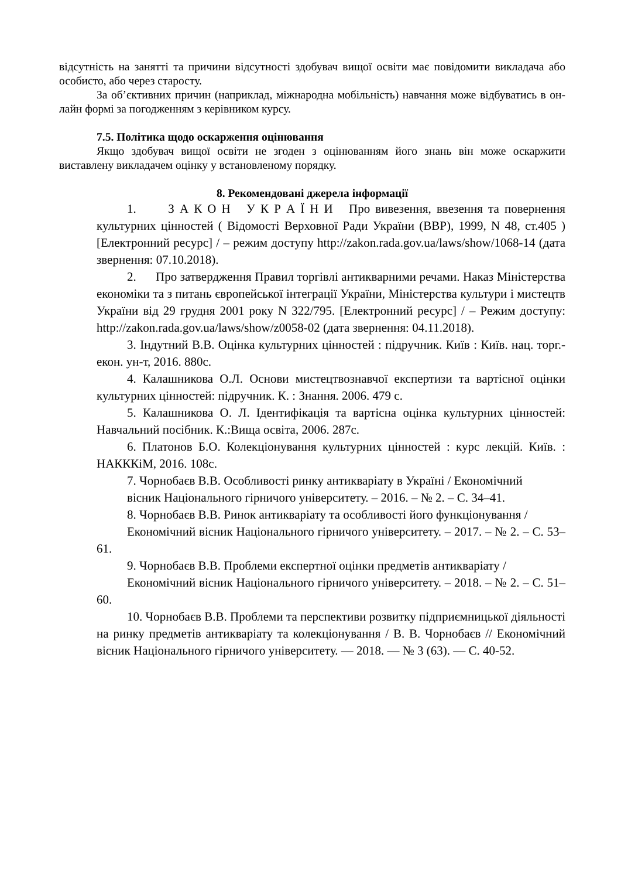відсутність на занятті та причини відсутності здобувач вищої освіти має повідомити викладача або особисто, або через старосту.
За об’єктивних причин (наприклад, міжнародна мобільність) навчання може відбуватись в он-лайн формі за погодженням з керівником курсу.
7.5. Політика щодо оскарження оцінювання
Якщо здобувач вищої освіти не згоден з оцінюванням його знань він може оскаржити виставлену викладачем оцінку у встановленому порядку.
8. Рекомендовані джерела інформації
1. З А К О Н У К Р А Ї Н И Про вивезення, ввезення та повернення культурних цінностей ( Відомості Верховної Ради України (ВВР), 1999, N 48, ст.405 ) [Електронний ресурс] / – режим доступу http://zakon.rada.gov.ua/laws/show/1068-14 (дата звернення: 07.10.2018).
2. Про затвердження Правил торгівлі антикварними речами. Наказ Міністерства економіки та з питань європейської інтеграції України, Міністерства культури і мистецтв України від 29 грудня 2001 року N 322/795. [Електронний ресурс] / – Режим доступу: http://zakon.rada.gov.ua/laws/show/z0058-02 (дата звернення: 04.11.2018).
3. Індутний В.В. Оцінка культурних цінностей : підручник. Київ : Київ. нац. торг.-екон. ун-т, 2016. 880с.
4. Калашникова О.Л. Основи мистецтвознавчої експертизи та вартісної оцінки культурних цінностей: підручник. К. : Знання. 2006. 479 с.
5. Калашникова О. Л. Ідентифікація та вартісна оцінка культурних цінностей: Навчальний посібник. К.:Вища освіта, 2006. 287с.
6. Платонов Б.О. Колекціонування культурних цінностей : курс лекцій. Київ. : НАКККіМ, 2016. 108с.
7. Чорнобаєв В.В. Особливості ринку антикваріату в Україні / Економічний
вісник Національного гірничого університету. – 2016. – № 2. – С. 34–41.
8. Чорнобаєв В.В. Ринок антикваріату та особливості його функціонування /
Економічний вісник Національного гірничого університету. – 2017. – № 2. – С. 53–61.
9. Чорнобаєв В.В. Проблеми експертної оцінки предметів антикваріату /
Економічний вісник Національного гірничого університету. – 2018. – № 2. – С. 51–60.
10. Чорнобаєв В.В. Проблеми та перспективи розвитку підприємницької діяльності на ринку предметів антикваріату та колекціонування / В. В. Чорнобаєв // Економічний вісник Національного гірничого університету. — 2018. — № 3 (63). — С. 40-52.